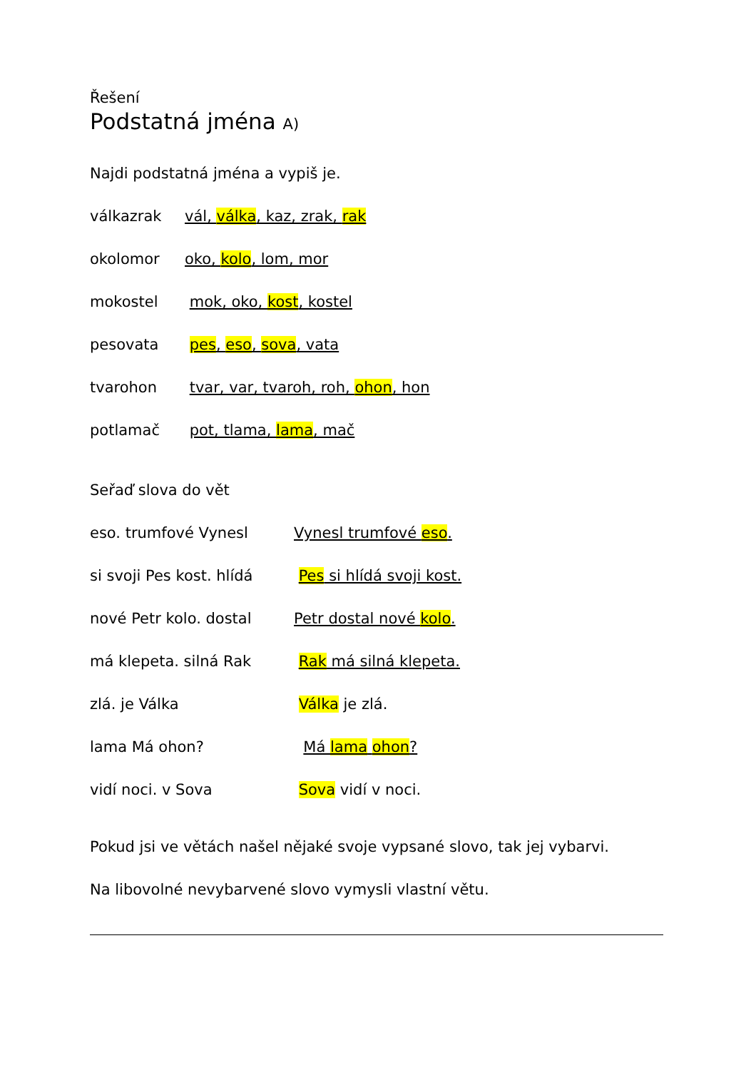Řešení
Podstatná jména A)
Najdi podstatná jména a vypiš je.
válkazrak vál, válka, kaz, zrak, rak
okolomor oko, kolo, lom, mor
mokostel mok, oko, kost, kostel
pesovata pes, eso, sova, vata
tvarohon tvar, var, tvaroh, roh, ohon, hon
potlamač pot, tlama, lama, mač
Seřaď slova do vět
eso. trumfové Vynesl Vynesl trumfové eso.
si svoji Pes kost. hlídá
Pes si hlídá svoji kost.
nové Petr kolo. dostal Petr dostal nové kolo.
má klepeta. silná Rak Rak má silná klepeta.
zlá. je Válka Válka je zlá.
lama Má ohon? Má lama ohon?
vidí noci. v Sova Sova vidí v noci.
Pokud jsi ve větách našel nějaké svoje vypsané slovo, tak jej vybarvi.
Na libovolné nevybarvené slovo vymysli vlastní větu.